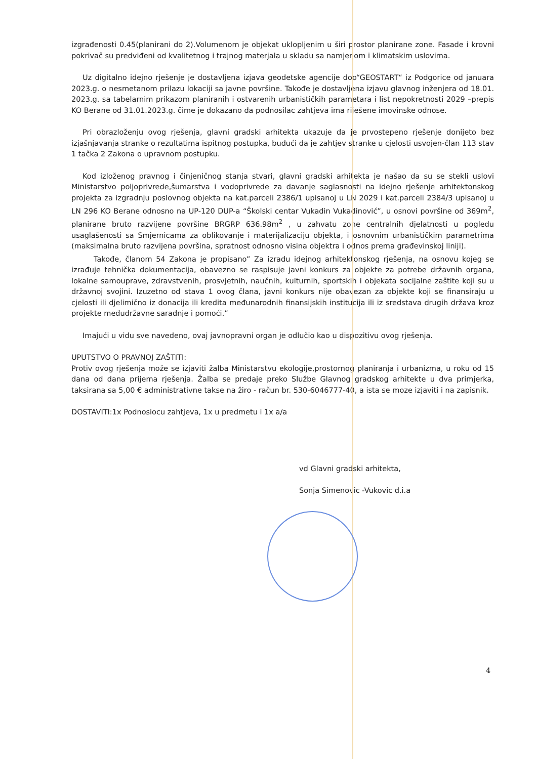izgrađenosti 0.45(planirani do 2).Volumenom je objekat uklopljenim u širi prostor planirane zone. Fasade i krovni pokrivač su predviđeni od kvalitetnog i trajnog materjala u skladu sa namjenom i klimatskim uslovima.
Uz digitalno idejno rješenje je dostavljena izjava geodetske agencije doo“GEOSTART“ iz Podgorice od januara 2023.g. o nesmetanom prilazu lokaciji sa javne površine. Takođe je dostavljena izjavu glavnog inženjera od 18.01. 2023.g. sa tabelarnim prikazom planiranih i ostvarenih urbanističkih parametara i list nepokretnosti 2029 –prepis KO Berane od 31.01.2023.g. čime je dokazano da podnosilac zahtjeva ima riješene imovinske odnose.
Pri obrazloženju ovog rješenja, glavni gradski arhitekta ukazuje da je prvostepeno rješenje donijeto bez izjašnjavanja stranke o rezultatima ispitnog postupka, budući da je zahtjev stranke u cjelosti usvojen-član 113 stav 1 tačka 2 Zakona o upravnom postupku.
Kod izloženog pravnog i činjeničnog stanja stvari, glavni gradski arhitekta je našao da su se stekli uslovi Ministarstvo poljoprivrede,šumarstva i vodoprivrede za davanje saglasnosti na idejno rješenje arhitektonskog projekta za izgradnju poslovnog objekta na kat.parceli 2386/1 upisanoj u LN 2029 i kat.parceli 2384/3 upisanoj u LN 296 KO Berane odnosno na UP-120 DUP-a “Školski centar Vukadin Vukadinović”, u osnovi površine od 369m<sup>2</sup>, planirane bruto razvijene površine BRGRP 636.98m<sup>2</sup> , u zahvatu zone centralnih djelatnosti u pogledu usaglašenosti sa Smjernicama za oblikovanje i materijalizaciju objekta, i osnovnim urbanističkim parametrima (maksimalna bruto razvijena površina, spratnost odnosno visina objektra i odnos prema građevinskoj liniji).
Takođe, članom 54 Zakona je propisano” Za izradu idejnog arhitektonskog rješenja, na osnovu kojeg se izrađuje tehnička dokumentacija, obavezno se raspisuje javni konkurs za objekte za potrebe državnih organa, lokalne samouprave, zdravstvenih, prosvjetnih, naučnih, kulturnih, sportskih i objekata socijalne zaštite koji su u državnoj svojini. Izuzetno od stava 1 ovog člana, javni konkurs nije obavezan za objekte koji se finansiraju u cjelosti ili djelimično iz donacija ili kredita međunarodnih finansijskih institucija ili iz sredstava drugih država kroz projekte međudržavne saradnje i pomoći.”
Imajući u vidu sve navedeno, ovaj javnopravni organ je odlučio kao u dispozitivu ovog rješenja.
UPUTSTVO O PRAVNOJ ZAŠTITI:
Protiv ovog rješenja može se izjaviti žalba Ministarstvu ekologije,prostornog planiranja i urbanizma, u roku od 15 dana od dana prijema rješenja. Žalba se predaje preko Službe Glavnog gradskog arhitekte u dva primjerka, taksirana sa 5,00 € administrativne takse na žiro - račun br. 530-6046777-40, a ista se moze izjaviti i na zapisnik.
DOSTAVITI:1x Podnosiocu zahtjeva, 1x u predmetu i 1x a/a
vd Glavni gradski arhitekta,
Sonja Simenovic -Vukovic d.i.a
4